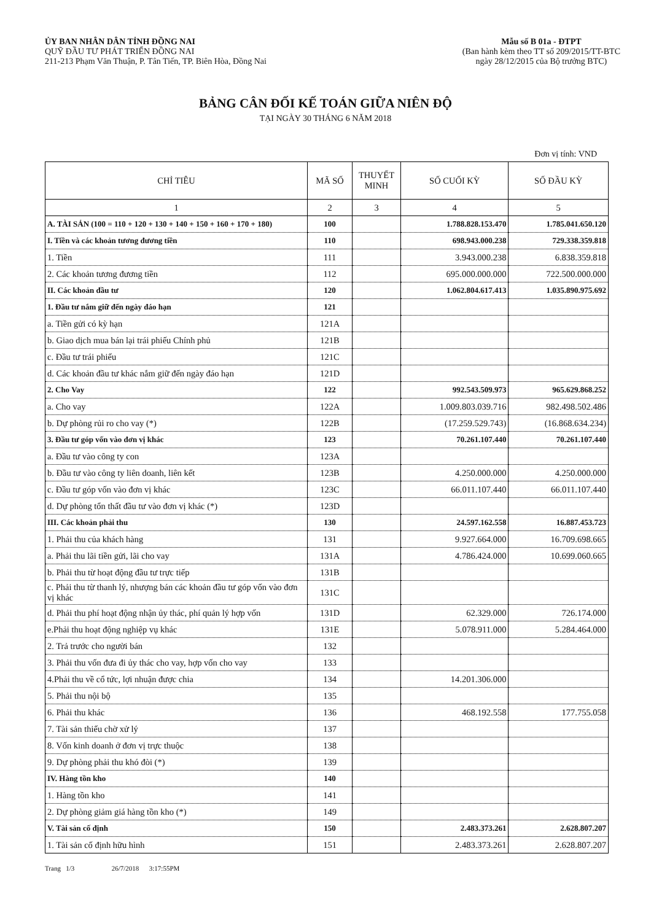ỦY BAN NHÂN DÂN TỈNH ĐỒNG NAI
QUỸ ĐẦU TƯ PHÁT TRIỂN ĐỒNG NAI
211-213 Phạm Văn Thuận, P. Tân Tiến, TP. Biên Hòa, Đồng Nai
Mẫu số B 01a - ĐTPT
(Ban hành kèm theo TT số 209/2015/TT-BTC
ngày 28/12/2015 của Bộ trưởng BTC)
BẢNG CÂN ĐỐI KẾ TOÁN GIỮA NIÊN ĐỘ
TẠI NGÀY 30 THÁNG 6 NĂM 2018
Đơn vị tính: VND
| CHỈ TIÊU | MÃ SỐ | THUYẾT MINH | SỐ CUỐI KỲ | SỐ ĐẦU KỲ |
| --- | --- | --- | --- | --- |
| 1 | 2 | 3 | 4 | 5 |
| A. TÀI SẢN (100 = 110 + 120 + 130 + 140 + 150 + 160 + 170 + 180) | 100 | | 1.788.828.153.470 | 1.785.041.650.120 |
| I. Tiền và các khoản tương đương tiền | 110 | | 698.943.000.238 | 729.338.359.818 |
| 1. Tiền | 111 | | 3.943.000.238 | 6.838.359.818 |
| 2. Các khoản tương đương tiền | 112 | | 695.000.000.000 | 722.500.000.000 |
| II. Các khoản đầu tư | 120 | | 1.062.804.617.413 | 1.035.890.975.692 |
| 1. Đầu tư nắm giữ đến ngày đáo hạn | 121 | | | |
| a. Tiền gửi có kỳ hạn | 121A | | | |
| b. Giao dịch mua bán lại trái phiếu Chính phủ | 121B | | | |
| c. Đầu tư trái phiếu | 121C | | | |
| d. Các khoản đầu tư khác nắm giữ đến ngày đáo hạn | 121D | | | |
| 2. Cho Vay | 122 | | 992.543.509.973 | 965.629.868.252 |
| a. Cho vay | 122A | | 1.009.803.039.716 | 982.498.502.486 |
| b. Dự phòng rủi ro cho vay (*) | 122B | | (17.259.529.743) | (16.868.634.234) |
| 3. Đầu tư góp vốn vào đơn vị khác | 123 | | 70.261.107.440 | 70.261.107.440 |
| a. Đầu tư vào công ty con | 123A | | | |
| b. Đầu tư vào công ty liên doanh, liên kết | 123B | | 4.250.000.000 | 4.250.000.000 |
| c. Đầu tư góp vốn vào đơn vị khác | 123C | | 66.011.107.440 | 66.011.107.440 |
| d. Dự phòng tổn thất đầu tư vào đơn vị khác (*) | 123D | | | |
| III. Các khoản phải thu | 130 | | 24.597.162.558 | 16.887.453.723 |
| 1. Phải thu của khách hàng | 131 | | 9.927.664.000 | 16.709.698.665 |
| a. Phải thu lãi tiền gửi, lãi cho vay | 131A | | 4.786.424.000 | 10.699.060.665 |
| b. Phải thu từ hoạt động đầu tư trực tiếp | 131B | | | |
| c. Phải thu từ thanh lý, nhượng bán các khoản đầu tư góp vốn vào đơn vị khác | 131C | | | |
| d. Phải thu phí hoạt động nhận ủy thác, phí quản lý hợp vốn | 131D | | 62.329.000 | 726.174.000 |
| e.Phải thu hoạt động nghiệp vụ khác | 131E | | 5.078.911.000 | 5.284.464.000 |
| 2. Trả trước cho người bán | 132 | | | |
| 3. Phải thu vốn đưa đi ủy thác cho vay, hợp vốn cho vay | 133 | | | |
| 4.Phải thu về cổ tức, lợi nhuận được chia | 134 | | 14.201.306.000 | |
| 5. Phải thu nội bộ | 135 | | | |
| 6. Phải thu khác | 136 | | 468.192.558 | 177.755.058 |
| 7. Tài sản thiếu chờ xử lý | 137 | | | |
| 8. Vốn kinh doanh ở đơn vị trực thuộc | 138 | | | |
| 9. Dự phòng phải thu khó đòi (*) | 139 | | | |
| IV. Hàng tồn kho | 140 | | | |
| 1. Hàng tồn kho | 141 | | | |
| 2. Dự phòng giảm giá hàng tồn kho (*) | 149 | | | |
| V. Tài sản cố định | 150 | | 2.483.373.261 | 2.628.807.207 |
| 1. Tài sản cố định hữu hình | 151 | | 2.483.373.261 | 2.628.807.207 |
Trang 1/3 26/7/2018 3:17:55PM